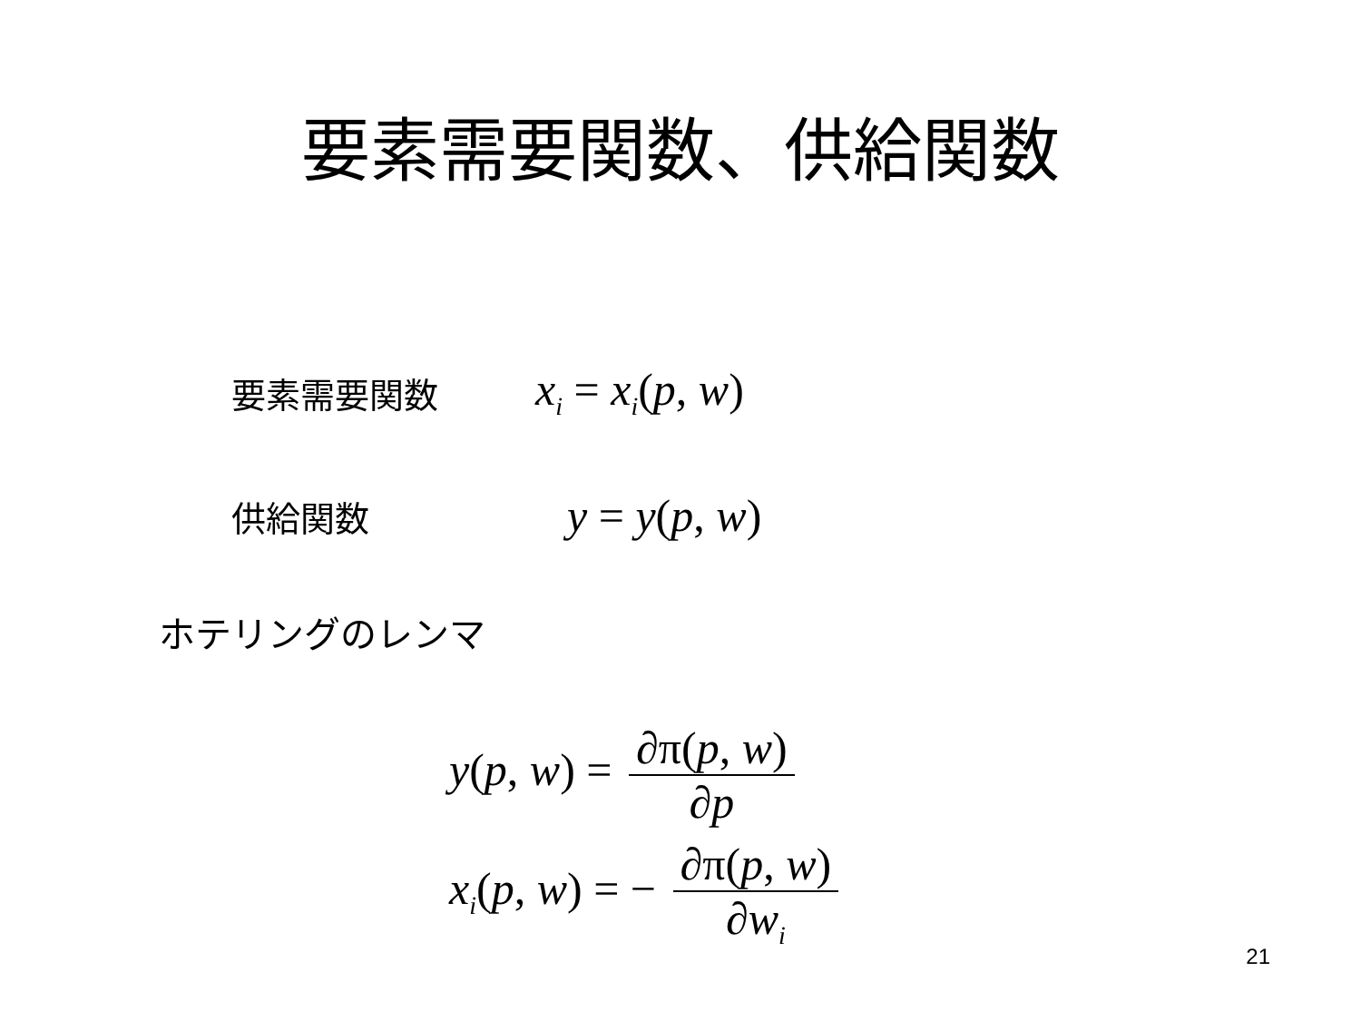要素需要関数、供給関数
要素需要関数 x<sub>i</sub> = x<sub>i</sub>(p, w)
供給関数 y = y(p, w)
ホテリングのレンマ
y(p, w) = ∂π(p, w) ∂p
x<sub>i</sub>(p, w) = − ∂π(p, w) ∂w<sub>i</sub>
21